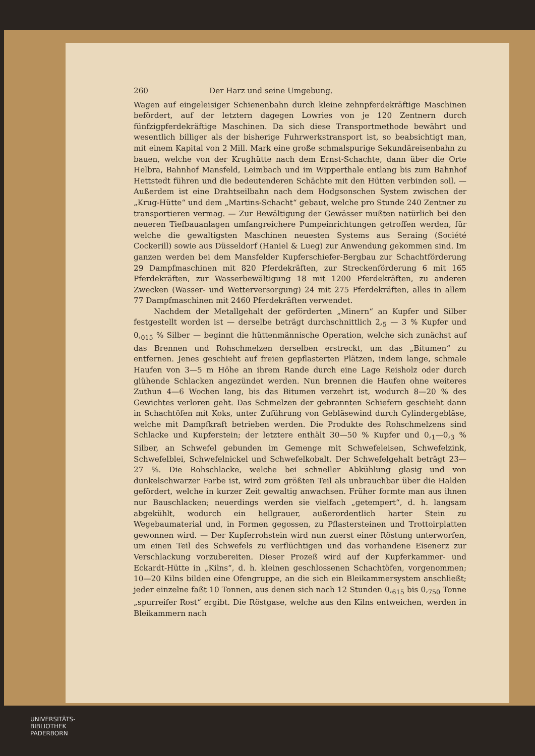260 Der Harz und seine Umgebung.
Wagen auf eingeleisiger Schienenbahn durch kleine zehnpferdekräftige Maschinen befördert, auf der letztern dagegen Lowries von je 120 Zentnern durch fünfzigpferdekräftige Maschinen. Da sich diese Transportmethode bewährt und wesentlich billiger als der bisherige Fuhrwerkstransport ist, so beabsichtigt man, mit einem Kapital von 2 Mill. Mark eine große schmalspurige Sekundäreisenbahn zu bauen, welche von der Krughütte nach dem Ernst-Schachte, dann über die Orte Helbra, Bahnhof Mansfeld, Leimbach und im Wipperthale entlang bis zum Bahnhof Hettstedt führen und die bedeutenderen Schächte mit den Hütten verbinden soll. — Außerdem ist eine Drahtseilbahn nach dem Hodgsonschen System zwischen der „Krug-Hütte“ und dem „Martins-Schacht“ gebaut, welche pro Stunde 240 Zentner zu transportieren vermag. — Zur Bewältigung der Gewässer mußten natürlich bei den neueren Tiefbauanlagen umfangreichere Pumpeinrichtungen getroffen werden, für welche die gewaltigsten Maschinen neuesten Systems aus Seraing (Société Cockerill) sowie aus Düsseldorf (Haniel & Lueg) zur Anwendung gekommen sind. Im ganzen werden bei dem Mansfelder Kupferschiefer-Bergbau zur Schachtförderung 29 Dampfmaschinen mit 820 Pferdekräften, zur Streckenförderung 6 mit 165 Pferdekräften, zur Wasserbewältigung 18 mit 1200 Pferdekräften, zu anderen Zwecken (Wasser- und Wetterversorgung) 24 mit 275 Pferdekräften, alles in allem 77 Dampfmaschinen mit 2460 Pferdekräften verwendet.
Nachdem der Metallgehalt der geförderten „Minern“ an Kupfer und Silber festgestellt worden ist — derselbe beträgt durchschnittlich 2,<sub>5</sub> — 3 % Kupfer und 0,<sub>015</sub> % Silber — beginnt die hüttenmännische Operation, welche sich zunächst auf das Brennen und Rohschmelzen derselben erstreckt, um das „Bitumen“ zu entfernen. Jenes geschieht auf freien gepflasterten Plätzen, indem lange, schmale Haufen von 3—5 m Höhe an ihrem Rande durch eine Lage Reisholz oder durch glühende Schlacken angezündet werden. Nun brennen die Haufen ohne weiteres Zuthun 4—6 Wochen lang, bis das Bitumen verzehrt ist, wodurch 8—20 % des Gewichtes verloren geht. Das Schmelzen der gebrannten Schiefern geschieht dann in Schachtöfen mit Koks, unter Zuführung von Gebläsewind durch Cylindergebläse, welche mit Dampfkraft betrieben werden. Die Produkte des Rohschmelzens sind Schlacke und Kupferstein; der letztere enthält 30—50 % Kupfer und 0,<sub>1</sub>—0,<sub>3</sub> % Silber, an Schwefel gebunden im Gemenge mit Schwefeleisen, Schwefelzink, Schwefelblei, Schwefelnickel und Schwefelkobalt. Der Schwefelgehalt beträgt 23—27 %. Die Rohschlacke, welche bei schneller Abkühlung glasig und von dunkelschwarzer Farbe ist, wird zum größten Teil als unbrauchbar über die Halden gefördert, welche in kurzer Zeit gewaltig anwachsen. Früher formte man aus ihnen nur Bauschlacken; neuerdings werden sie vielfach „getempert“, d. h. langsam abgekühlt, wodurch ein hellgrauer, außerordentlich harter Stein zu Wegebaumaterial und, in Formen gegossen, zu Pflastersteinen und Trottoirplatten gewonnen wird. — Der Kupferrohstein wird nun zuerst einer Röstung unterworfen, um einen Teil des Schwefels zu verflüchtigen und das vorhandene Eisenerz zur Verschlackung vorzubereiten. Dieser Prozeß wird auf der Kupferkammer- und Eckardt-Hütte in „Kilns“, d. h. kleinen geschlossenen Schachtöfen, vorgenommen; 10—20 Kilns bilden eine Ofengruppe, an die sich ein Bleikammersystem anschließt; jeder einzelne faßt 10 Tonnen, aus denen sich nach 12 Stunden 0,<sub>615</sub> bis 0,<sub>750</sub> Tonne „spurreifer Rost“ ergibt. Die Röstgase, welche aus den Kilns entweichen, werden in Bleikammern nach
UNIVERSITÄTS-
BIBLIOTHEK
PADERBORN